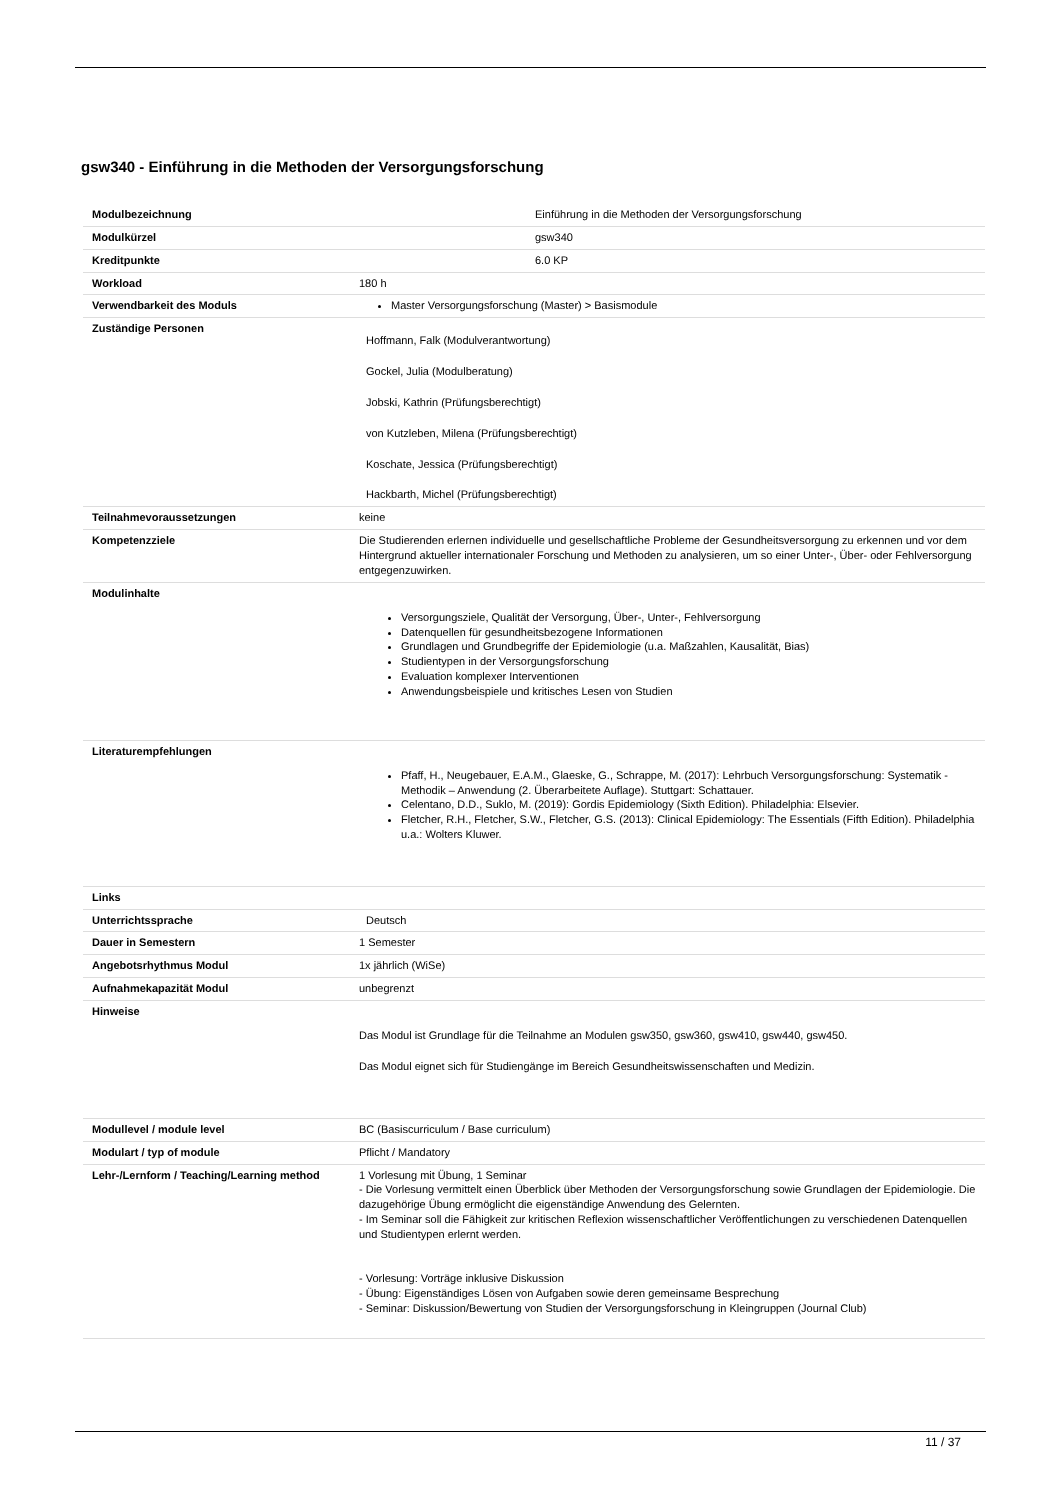gsw340 - Einführung in die Methoden der Versorgungsforschung
| Modulbezeichnung | Einführung in die Methoden der Versorgungsforschung |
| Modulkürzel | gsw340 |
| Kreditpunkte | 6.0 KP |
| Workload | 180 h |
| Verwendbarkeit des Moduls | Master Versorgungsforschung (Master) > Basismodule |
| Zuständige Personen | Hoffmann, Falk (Modulverantwortung) Gockel, Julia (Modulberatung) Jobski, Kathrin (Prüfungsberechtigt) von Kutzleben, Milena (Prüfungsberechtigt) Koschate, Jessica (Prüfungsberechtigt) Hackbarth, Michel (Prüfungsberechtigt) |
| Teilnahmevoraussetzungen | keine |
| Kompetenzziele | Die Studierenden erlernen individuelle und gesellschaftliche Probleme der Gesundheitsversorgung zu erkennen und vor dem Hintergrund aktueller internationaler Forschung und Methoden zu analysieren, um so einer Unter-, Über- oder Fehlversorgung entgegenzuwirken. |
| Modulinhalte | Versorgungsziele, Qualität der Versorgung, Über-, Unter-, Fehlversorgung Datenquellen für gesundheitsbezogene Informationen Grundlagen und Grundbegriffe der Epidemiologie (u.a. Maßzahlen, Kausalität, Bias) Studientypen in der Versorgungsforschung Evaluation komplexer Interventionen Anwendungsbeispiele und kritisches Lesen von Studien |
| Literaturempfehlungen | Pfaff, H., Neugebauer, E.A.M., Glaeske, G., Schrappe, M. (2017): Lehrbuch Versorgungsforschung: Systematik - Methodik – Anwendung (2. Überarbeitete Auflage). Stuttgart: Schattauer. Celentano, D.D., Suklo, M. (2019): Gordis Epidemiology (Sixth Edition). Philadelphia: Elsevier. Fletcher, R.H., Fletcher, S.W., Fletcher, G.S. (2013): Clinical Epidemiology: The Essentials (Fifth Edition). Philadelphia u.a.: Wolters Kluwer. |
| Links | |
| Unterrichtssprache | Deutsch |
| Dauer in Semestern | 1 Semester |
| Angebotsrhythmus Modul | 1x jährlich (WiSe) |
| Aufnahmekapazität Modul | unbegrenzt |
| Hinweise | Das Modul ist Grundlage für die Teilnahme an Modulen gsw350, gsw360, gsw410, gsw440, gsw450. Das Modul eignet sich für Studiengänge im Bereich Gesundheitswissenschaften und Medizin. |
| Modullevel / module level | BC (Basiscurriculum / Base curriculum) |
| Modulart / typ of module | Pflicht / Mandatory |
| Lehr-/Lernform / Teaching/Learning method | 1 Vorlesung mit Übung, 1 Seminar - Die Vorlesung vermittelt einen Überblick über Methoden der Versorgungsforschung sowie Grundlagen der Epidemiologie. Die dazugehörige Übung ermöglicht die eigenständige Anwendung des Gelernten. - Im Seminar soll die Fähigkeit zur kritischen Reflexion wissenschaftlicher Veröffentlichungen zu verschiedenen Datenquellen und Studientypen erlernt werden. - Vorlesung: Vorträge inklusive Diskussion - Übung: Eigenständiges Lösen von Aufgaben sowie deren gemeinsame Besprechung - Seminar: Diskussion/Bewertung von Studien der Versorgungsforschung in Kleingruppen (Journal Club) |
11 / 37